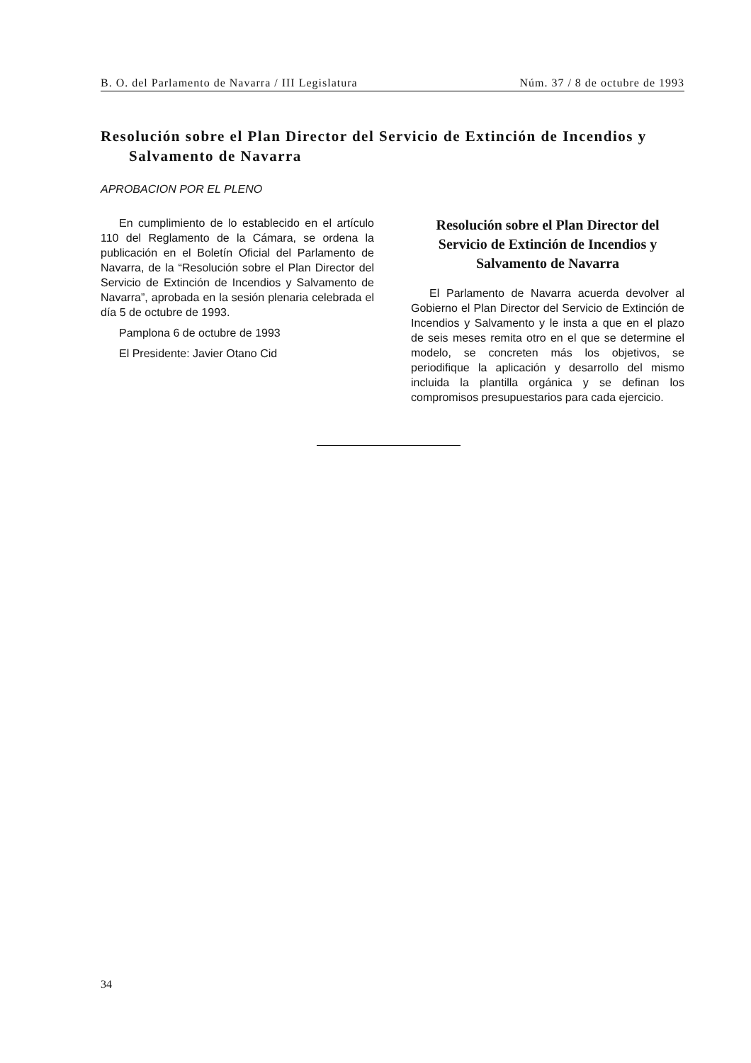B. O. del Parlamento de Navarra / III Legislatura Núm. 37 / 8 de octubre de 1993
Resolución sobre el Plan Director del Servicio de Extinción de Incendios y
Salvamento de Navarra
APROBACION POR EL PLENO
En cumplimiento de lo establecido en el artículo 110 del Reglamento de la Cámara, se ordena la publicación en el Boletín Oficial del Parlamento de Navarra, de la “Resolución sobre el Plan Director del Servicio de Extinción de Incendios y Salvamento de Navarra”, aprobada en la sesión plenaria celebrada el día 5 de octubre de 1993.
Pamplona 6 de octubre de 1993
El Presidente: Javier Otano Cid
Resolución sobre el Plan Director del Servicio de Extinción de Incendios y Salvamento de Navarra
El Parlamento de Navarra acuerda devolver al Gobierno el Plan Director del Servicio de Extinción de Incendios y Salvamento y le insta a que en el plazo de seis meses remita otro en el que se determine el modelo, se concreten más los objetivos, se periodifique la aplicación y desarrollo del mismo incluida la plantilla orgánica y se definan los compromisos presupuestarios para cada ejercicio.
34